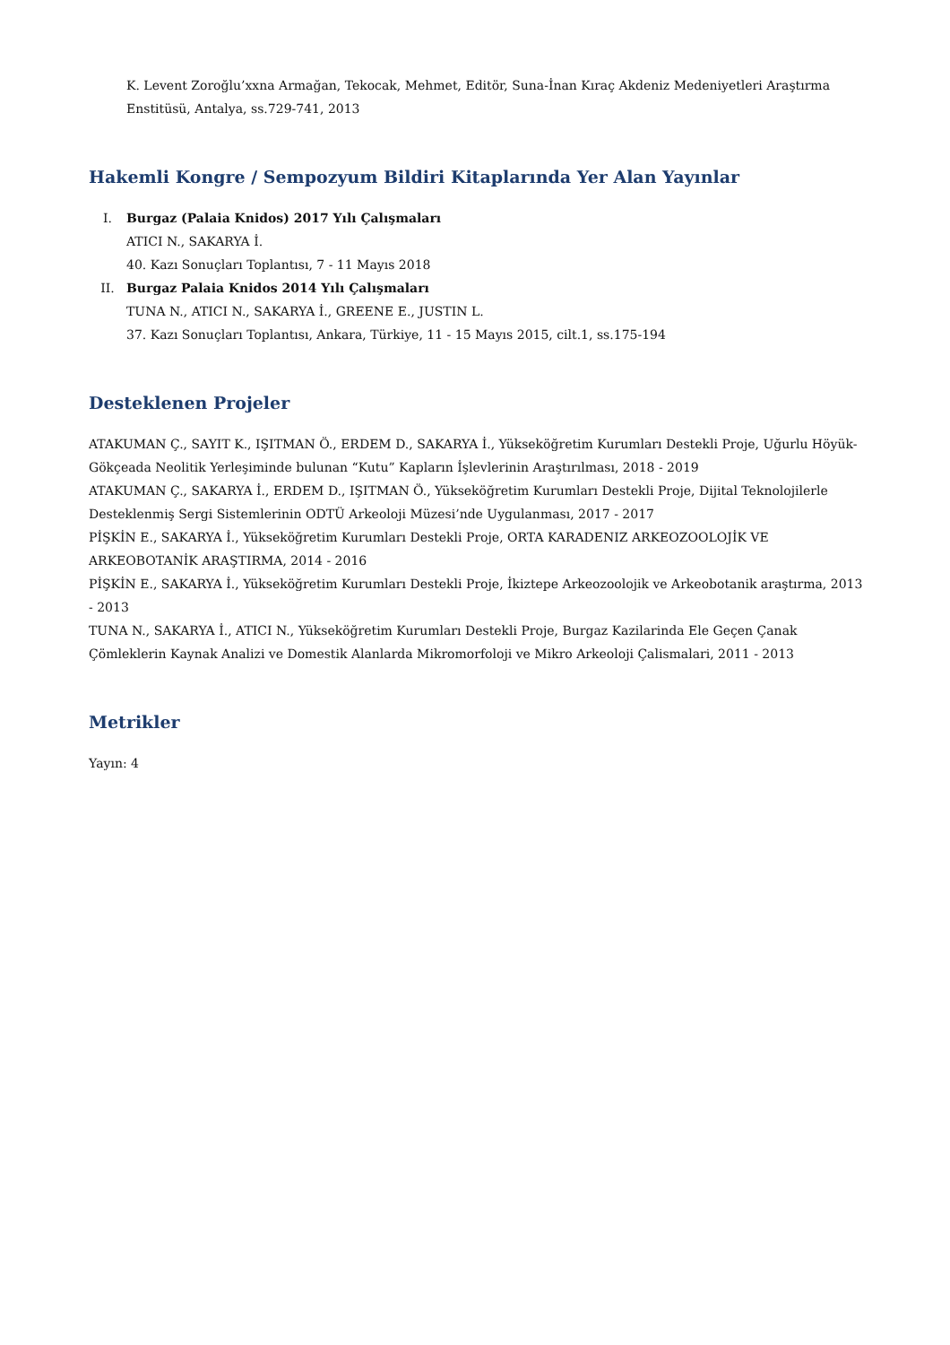K. Levent Zoroğlu’xxna Armağan, Tekocak, Mehmet, Editör, Suna-İnan Kıraç Akdeniz Medeniyetleri Araştırma Enstitüsü, Antalya, ss.729-741, 2013
Hakemli Kongre / Sempozyum Bildiri Kitaplarında Yer Alan Yayınlar
I.
Burgaz (Palaia Knidos) 2017 Yılı Çalışmaları
ATICI N., SAKARYA İ.
40. Kazı Sonuçları Toplantısı, 7 - 11 Mayıs 2018
II.
Burgaz Palaia Knidos 2014 Yılı Çalışmaları
TUNA N., ATICI N., SAKARYA İ., GREENE E., JUSTIN L.
37. Kazı Sonuçları Toplantısı, Ankara, Türkiye, 11 - 15 Mayıs 2015, cilt.1, ss.175-194
Desteklenen Projeler
ATAKUMAN Ç., SAYIT K., IŞITMAN Ö., ERDEM D., SAKARYA İ., Yükseköğretim Kurumları Destekli Proje, Uğurlu Höyük-Gökçeada Neolitik Yerleşiminde bulunan “Kutu” Kapların İşlevlerinin Araştırılması, 2018 - 2019
ATAKUMAN Ç., SAKARYA İ., ERDEM D., IŞITMAN Ö., Yükseköğretim Kurumları Destekli Proje, Dijital Teknolojilerle Desteklenmiş Sergi Sistemlerinin ODTÜ Arkeoloji Müzesi’nde Uygulanması, 2017 - 2017
PİŞKİN E., SAKARYA İ., Yükseköğretim Kurumları Destekli Proje, ORTA KARADENIZ ARKEOZOOLOJİK VE ARKEOBOTANİK ARAŞTIRMA, 2014 - 2016
PİŞKİN E., SAKARYA İ., Yükseköğretim Kurumları Destekli Proje, İkiztepe Arkeozoolojik ve Arkeobotanik araştırma, 2013 - 2013
TUNA N., SAKARYA İ., ATICI N., Yükseköğretim Kurumları Destekli Proje, Burgaz Kazilarinda Ele Geçen Çanak Çömleklerin Kaynak Analizi ve Domestik Alanlarda Mikromorfoloji ve Mikro Arkeoloji Çalismalari, 2011 - 2013
Metrikler
Yayın: 4